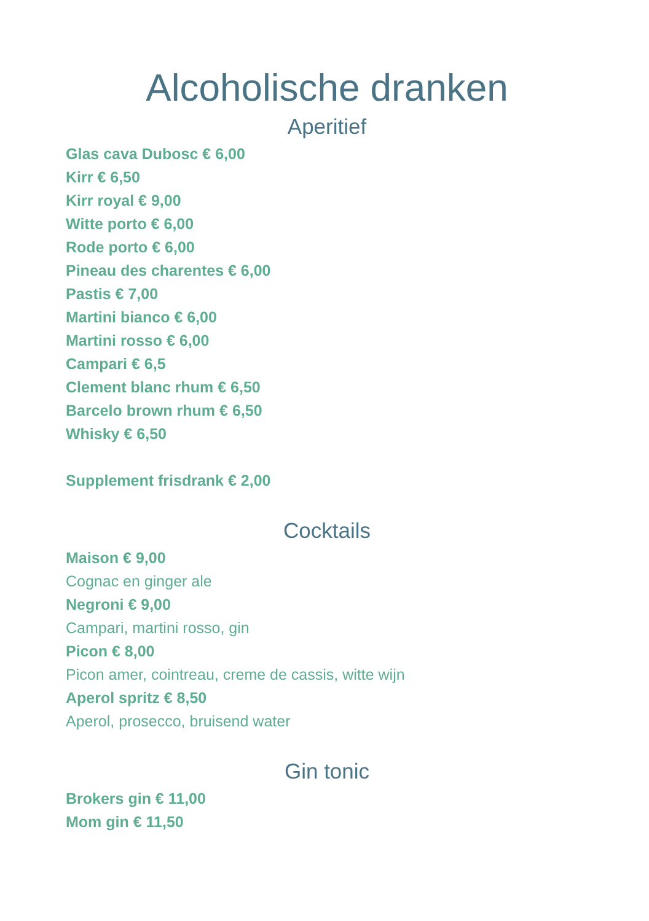Alcoholische dranken
Aperitief
Glas cava Dubosc € 6,00
Kirr € 6,50
Kirr royal € 9,00
Witte porto € 6,00
Rode porto € 6,00
Pineau des charentes € 6,00
Pastis € 7,00
Martini bianco € 6,00
Martini rosso € 6,00
Campari € 6,5
Clement blanc rhum € 6,50
Barcelo brown rhum € 6,50
Whisky € 6,50
Supplement frisdrank € 2,00
Cocktails
Maison € 9,00
Cognac en ginger ale
Negroni € 9,00
Campari, martini rosso, gin
Picon € 8,00
Picon amer, cointreau, creme de cassis, witte wijn
Aperol spritz € 8,50
Aperol, prosecco, bruisend water
Gin tonic
Brokers gin € 11,00
Mom gin € 11,50